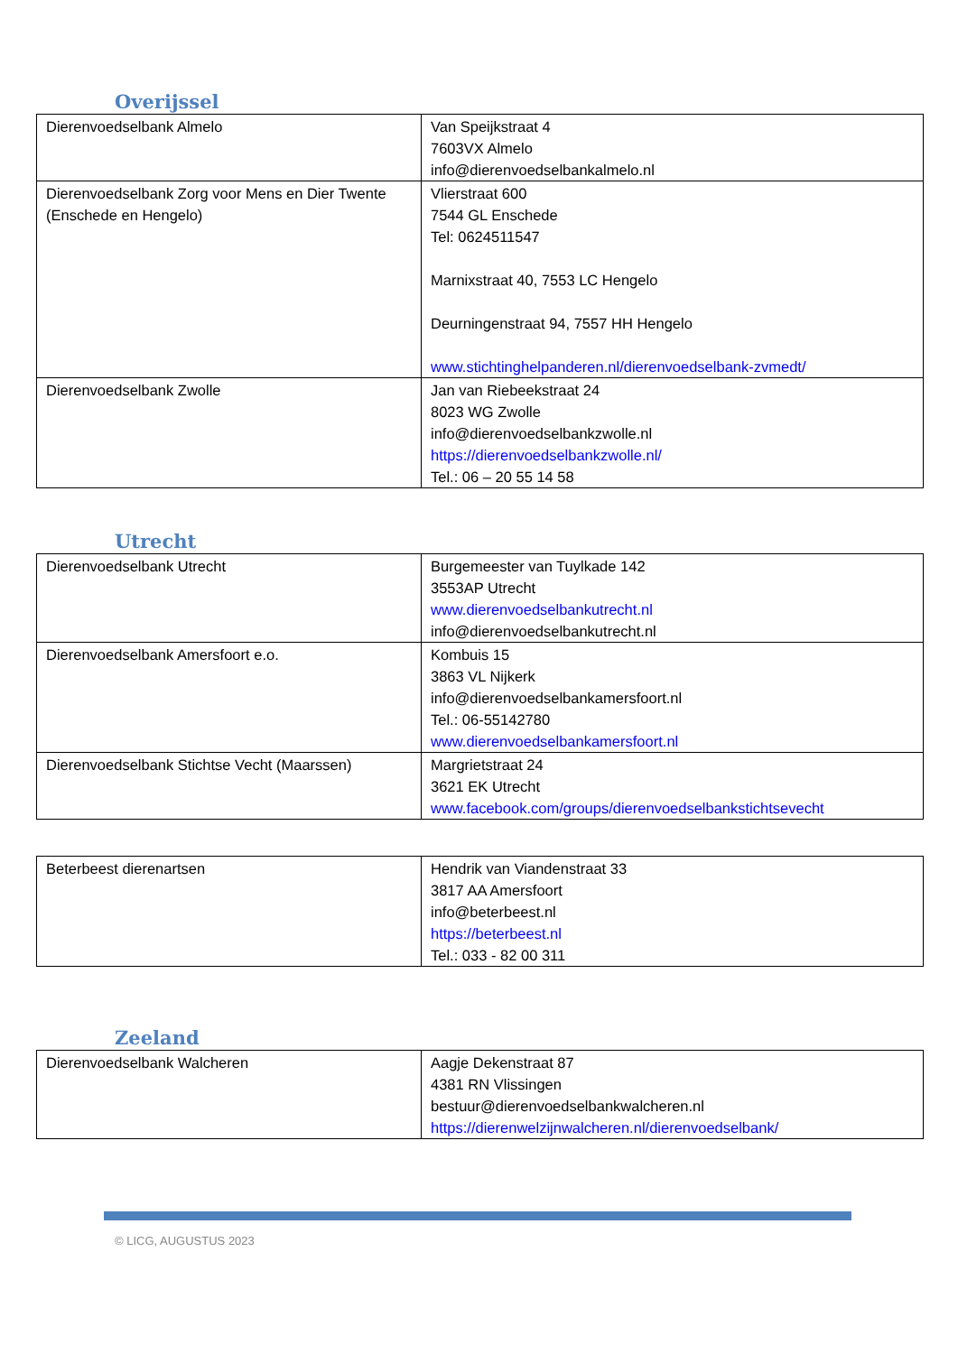Overijssel
| Dierenvoedselbank Almelo | Van Speijkstraat 4 7603VX Almelo info@dierenvoedselbankalmelo.nl |
| Dierenvoedselbank Zorg voor Mens en Dier Twente (Enschede en Hengelo) | Vlierstraat 600 7544 GL Enschede Tel: 0624511547 Marnixstraat 40, 7553 LC Hengelo Deurningenstraat 94, 7557 HH Hengelo www.stichtinghelpanderen.nl/dierenvoedselbank-zvmedt/ |
| Dierenvoedselbank Zwolle | Jan van Riebeekstraat 24 8023 WG Zwolle info@dierenvoedselbankzwolle.nl https://dierenvoedselbankzwolle.nl/ Tel.: 06 – 20 55 14 58 |
Utrecht
| Dierenvoedselbank Utrecht | Burgemeester van Tuylkade 142 3553AP Utrecht www.dierenvoedselbankutrecht.nl info@dierenvoedselbankutrecht.nl |
| Dierenvoedselbank Amersfoort e.o. | Kombuis 15 3863 VL Nijkerk info@dierenvoedselbankamersfoort.nl Tel.: 06-55142780 www.dierenvoedselbankamersfoort.nl |
| Dierenvoedselbank Stichtse Vecht (Maarssen) | Margrietstraat 24 3621 EK Utrecht www.facebook.com/groups/dierenvoedselbankstichtsevecht |
| Beterbeest dierenartsen | Hendrik van Viandenstraat 33 3817 AA Amersfoort info@beterbeest.nl https://beterbeest.nl Tel.: 033 - 82 00 311 |
Zeeland
| Dierenvoedselbank Walcheren | Aagje Dekenstraat 87 4381 RN Vlissingen bestuur@dierenvoedselbankwalcheren.nl https://dierenwelzijnwalcheren.nl/dierenvoedselbank/ |
© LICG, AUGUSTUS 2023